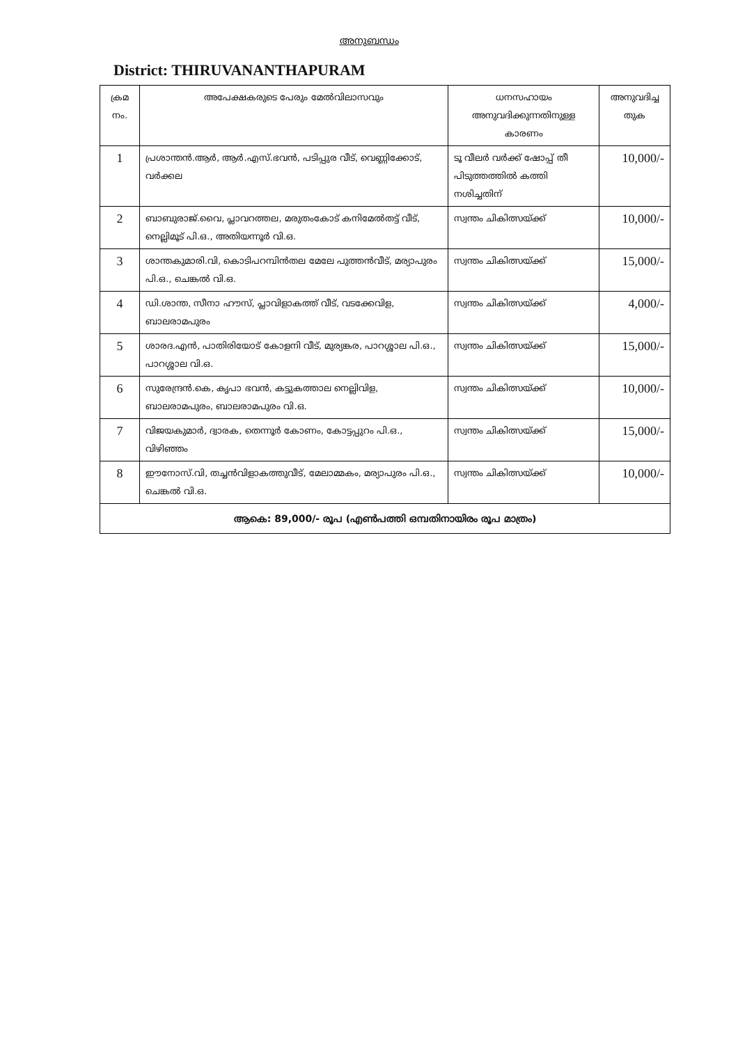അനുബന്ധം
District: THIRUVANANTHAPURAM
| ക്രമ നം. | അപേക്ഷകരുടെ പേരും മേൽവിലാസവും | ധനസഹായം അനുവദിക്കുന്നതിനുള്ള കാരണം | അനുവദിച്ച തുക |
| --- | --- | --- | --- |
| 1 | പ്രശാന്തൻ.ആർ, ആർ.എസ്.ഭവൻ, പടിപ്പുര വീട്, വെണ്ണിക്കോട്, വർക്കല | ടൂ വീലർ വർക്ക് ഷോപ്പ് തീ പിടുത്തത്തിൽ കത്തി നശിച്ചതിന് | 10,000/- |
| 2 | ബാബുരാജ്.വൈ, പ്ലാവറത്തല, മരുതംകോട് കനിമേൽതട്ട് വീട്, നെല്ലിമൂട് പി.ഒ., അതിയന്നൂർ വി.ഒ. | സ്വന്തം ചികിത്സയ്ക്ക് | 10,000/- |
| 3 | ശാന്തകുമാരി.വി, കൊടിപറമ്പിൻതല മേലേ പുത്തൻവീട്, മര്യാപുരം പി.ഒ., ചെങ്കൽ വി.ഒ. | സ്വന്തം ചികിത്സയ്ക്ക് | 15,000/- |
| 4 | ഡി.ശാന്ത, സീനാ ഹൗസ്, പ്ലാവിളാകത്ത് വീട്, വടക്കേവിള, ബാലരാമപുരം | സ്വന്തം ചികിത്സയ്ക്ക് | 4,000/- |
| 5 | ശാരദ.എൻ, പാതിരിയോട് കോളനി വീട്, മുര്യങ്കര, പാറശ്ശാല പി.ഒ., പാറശ്ശാല വി.ഒ. | സ്വന്തം ചികിത്സയ്ക്ക് | 15,000/- |
| 6 | സുരേന്ദ്രൻ.കെ, കൃപാ ഭവൻ, കട്ടുകത്താല നെല്ലിവിള, ബാലരാമപുരം, ബാലരാമപുരം വി.ഒ. | സ്വന്തം ചികിത്സയ്ക്ക് | 10,000/- |
| 7 | വിജയകുമാർ, ദ്വാരക, തെന്നൂർ കോണം, കോട്ടപ്പുറം പി.ഒ., വിഴിഞ്ഞം | സ്വന്തം ചികിത്സയ്ക്ക് | 15,000/- |
| 8 | ഈനോസ്.വി, തച്ചൻവിളാകത്തുവീട്, മേലാമ്മകം, മര്യാപുരം പി.ഒ., ചെങ്കൽ വി.ഒ. | സ്വന്തം ചികിത്സയ്ക്ക് | 10,000/- |
| ആകെ: 89,000/- രൂപ (എൺപത്തി ഒമ്പതിനായിരം രൂപ മാത്രം) | | | |